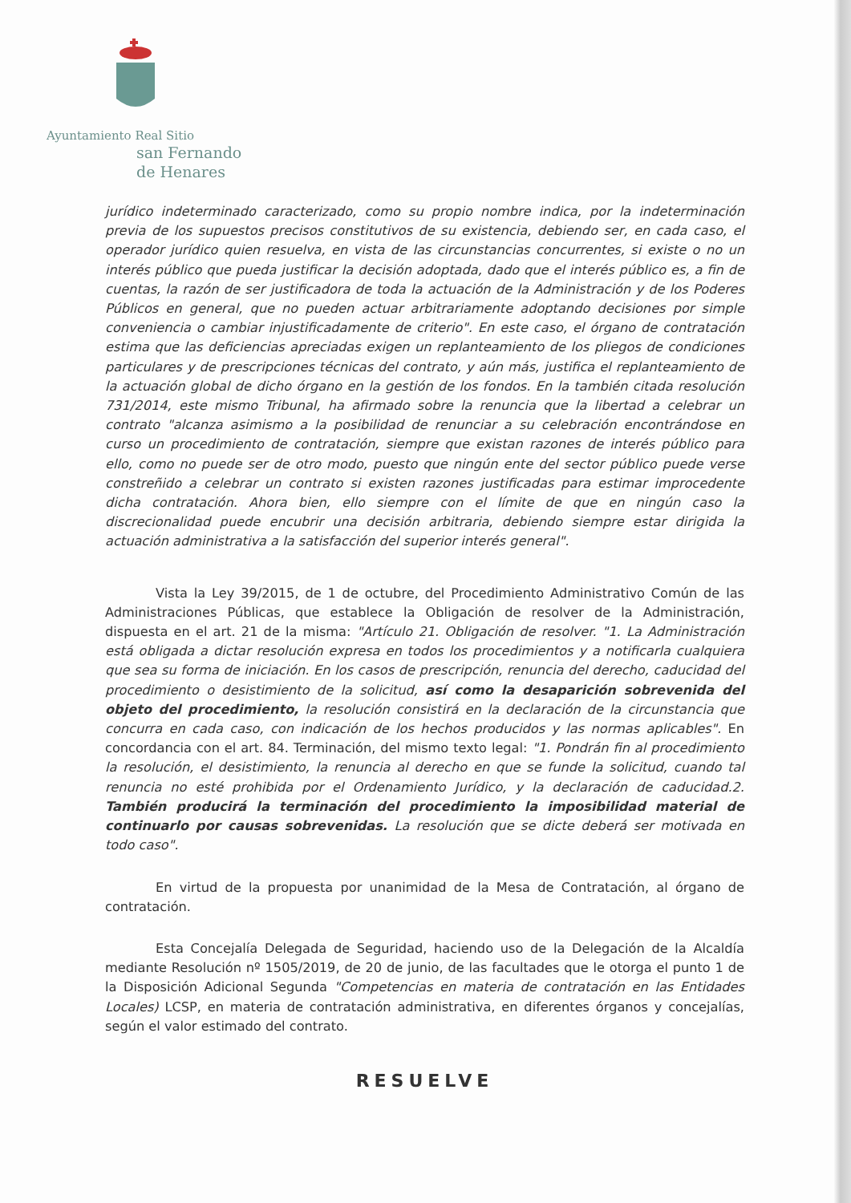Ayuntamiento Real Sitio
san Fernando
de Henares
jurídico indeterminado caracterizado, como su propio nombre indica, por la indeterminación previa de los supuestos precisos constitutivos de su existencia, debiendo ser, en cada caso, el operador jurídico quien resuelva, en vista de las circunstancias concurrentes, si existe o no un interés público que pueda justificar la decisión adoptada, dado que el interés público es, a fin de cuentas, la razón de ser justificadora de toda la actuación de la Administración y de los Poderes Públicos en general, que no pueden actuar arbitrariamente adoptando decisiones por simple conveniencia o cambiar injustificadamente de criterio". En este caso, el órgano de contratación estima que las deficiencias apreciadas exigen un replanteamiento de los pliegos de condiciones particulares y de prescripciones técnicas del contrato, y aún más, justifica el replanteamiento de la actuación global de dicho órgano en la gestión de los fondos. En la también citada resolución 731/2014, este mismo Tribunal, ha afirmado sobre la renuncia que la libertad a celebrar un contrato "alcanza asimismo a la posibilidad de renunciar a su celebración encontrándose en curso un procedimiento de contratación, siempre que existan razones de interés público para ello, como no puede ser de otro modo, puesto que ningún ente del sector público puede verse constreñido a celebrar un contrato si existen razones justificadas para estimar improcedente dicha contratación. Ahora bien, ello siempre con el límite de que en ningún caso la discrecionalidad puede encubrir una decisión arbitraria, debiendo siempre estar dirigida la actuación administrativa a la satisfacción del superior interés general".
Vista la Ley 39/2015, de 1 de octubre, del Procedimiento Administrativo Común de las Administraciones Públicas, que establece la Obligación de resolver de la Administración, dispuesta en el art. 21 de la misma: "Artículo 21. Obligación de resolver. "1. La Administración está obligada a dictar resolución expresa en todos los procedimientos y a notificarla cualquiera que sea su forma de iniciación. En los casos de prescripción, renuncia del derecho, caducidad del procedimiento o desistimiento de la solicitud, así como la desaparición sobrevenida del objeto del procedimiento, la resolución consistirá en la declaración de la circunstancia que concurra en cada caso, con indicación de los hechos producidos y las normas aplicables". En concordancia con el art. 84. Terminación, del mismo texto legal: "1. Pondrán fin al procedimiento la resolución, el desistimiento, la renuncia al derecho en que se funde la solicitud, cuando tal renuncia no esté prohibida por el Ordenamiento Jurídico, y la declaración de caducidad.2. También producirá la terminación del procedimiento la imposibilidad material de continuarlo por causas sobrevenidas. La resolución que se dicte deberá ser motivada en todo caso".
En virtud de la propuesta por unanimidad de la Mesa de Contratación, al órgano de contratación.
Esta Concejalía Delegada de Seguridad, haciendo uso de la Delegación de la Alcaldía mediante Resolución nº 1505/2019, de 20 de junio, de las facultades que le otorga el punto 1 de la Disposición Adicional Segunda "Competencias en materia de contratación en las Entidades Locales) LCSP, en materia de contratación administrativa, en diferentes órganos y concejalías, según el valor estimado del contrato.
RESUELVE